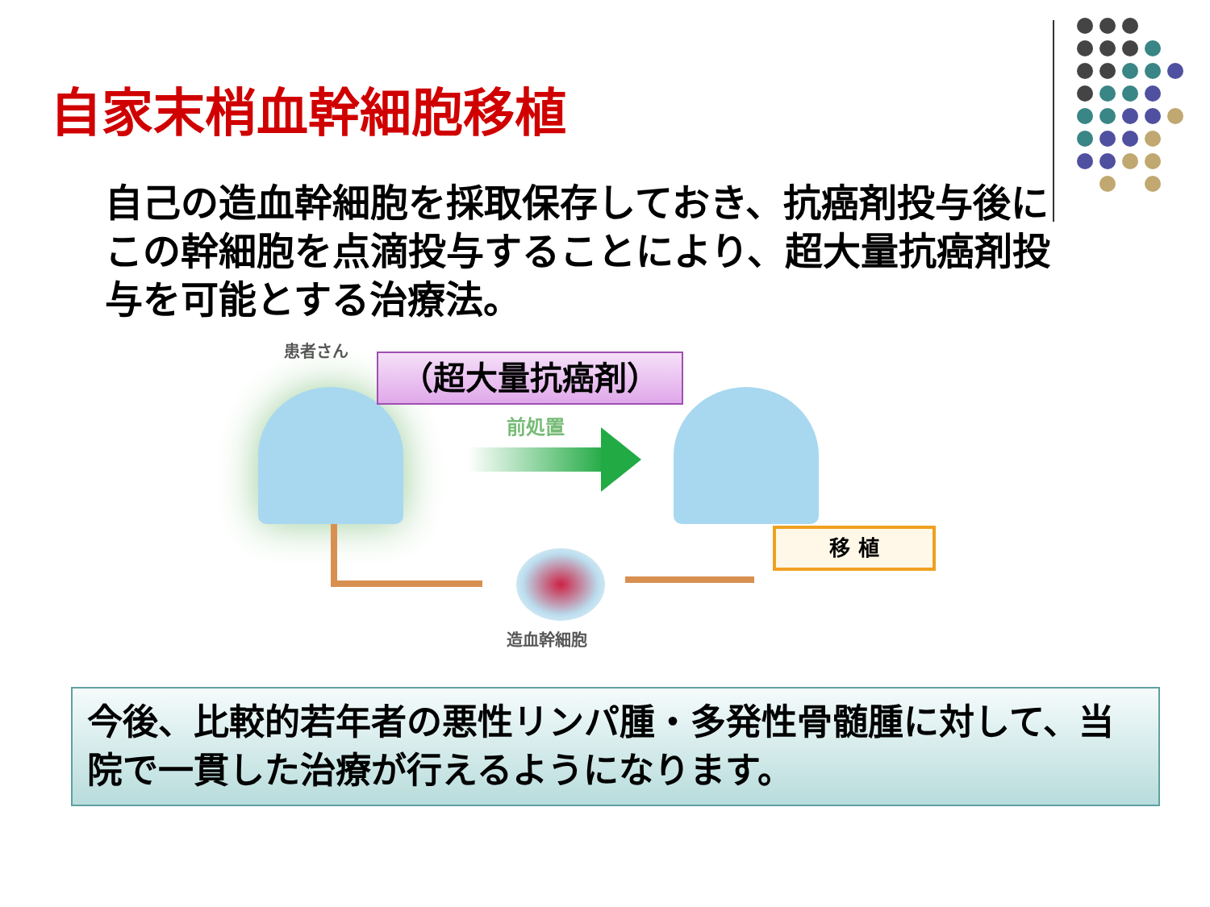自家末梢血幹細胞移植
自己の造血幹細胞を採取保存しておき、抗癌剤投与後にこの幹細胞を点滴投与することにより、超大量抗癌剤投与を可能とする治療法。
患者さん
（超大量抗癌剤）
前処置
移 植
造血幹細胞
今後、比較的若年者の悪性リンパ腫・多発性骨髄腫に対して、当院で一貫した治療が行えるようになります。